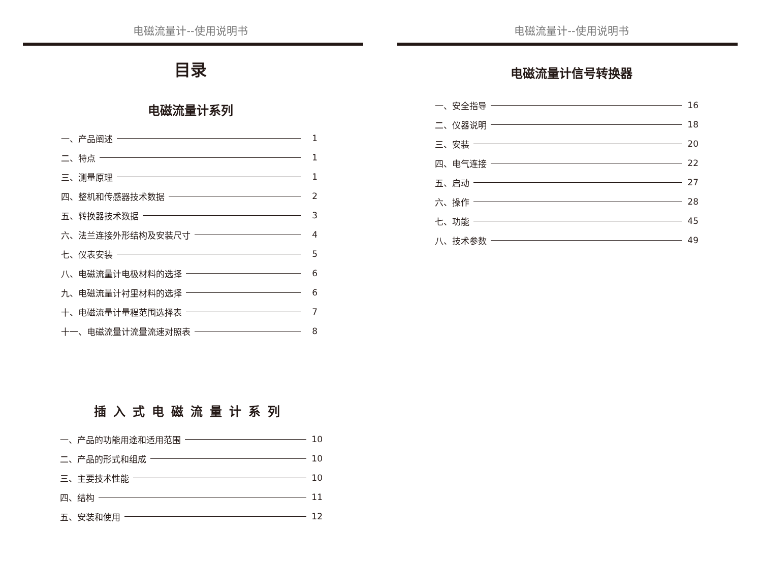电磁流量计--使用说明书
目录
电磁流量计系列
一、产品阐述 1
二、特点 1
三、测量原理 1
四、整机和传感器技术数据 2
五、转换器技术数据 3
六、法兰连接外形结构及安装尺寸 4
七、仪表安装 5
八、电磁流量计电极材料的选择 6
九、电磁流量计衬里材料的选择 6
十、电磁流量计量程范围选择表 7
十一、电磁流量计流量流速对照表 8
插入式电磁流量计系列
一、产品的功能用途和适用范围 10
二、产品的形式和组成 10
三、主要技术性能 10
四、结构 11
五、安装和使用 12
电磁流量计--使用说明书
电磁流量计信号转换器
一、安全指导 16
二、仪器说明 18
三、安装 20
四、电气连接 22
五、启动 27
六、操作 28
七、功能 45
八、技术参数 49